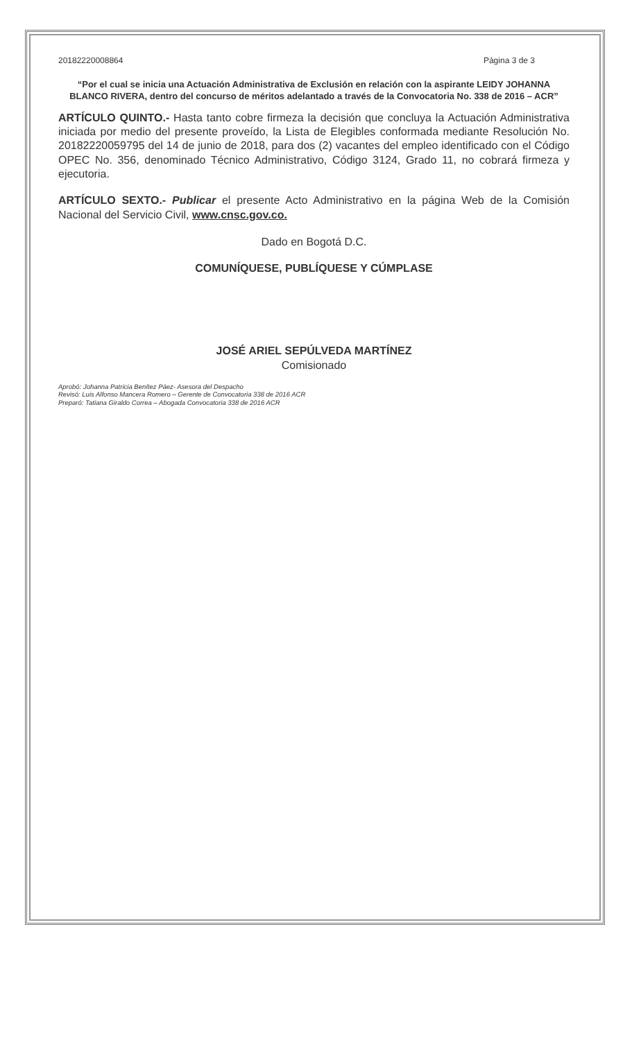20182220008864 Página 3 de 3
“Por el cual se inicia una Actuación Administrativa de Exclusión en relación con la aspirante LEIDY JOHANNA BLANCO RIVERA, dentro del concurso de méritos adelantado a través de la Convocatoria No. 338 de 2016 – ACR”
ARTÍCULO QUINTO.- Hasta tanto cobre firmeza la decisión que concluya la Actuación Administrativa iniciada por medio del presente proveído, la Lista de Elegibles conformada mediante Resolución No. 20182220059795 del 14 de junio de 2018, para dos (2) vacantes del empleo identificado con el Código OPEC No. 356, denominado Técnico Administrativo, Código 3124, Grado 11, no cobrará firmeza y ejecutoria.
ARTÍCULO SEXTO.- Publicar el presente Acto Administrativo en la página Web de la Comisión Nacional del Servicio Civil, www.cnsc.gov.co.
Dado en Bogotá D.C.
COMUNÍQUESE, PUBLÍQUESE Y CÚMPLASE
JOSÉ ARIEL SEPÚLVEDA MARTÍNEZ
Comisionado
Aprobó: Johanna Patricia Benítez Páez- Asesora del Despacho
Revisó: Luis Alfonso Mancera Romero – Gerente de Convocatoria 338 de 2016 ACR
Preparó: Tatiana Giraldo Correa – Abogada Convocatoria 338 de 2016 ACR